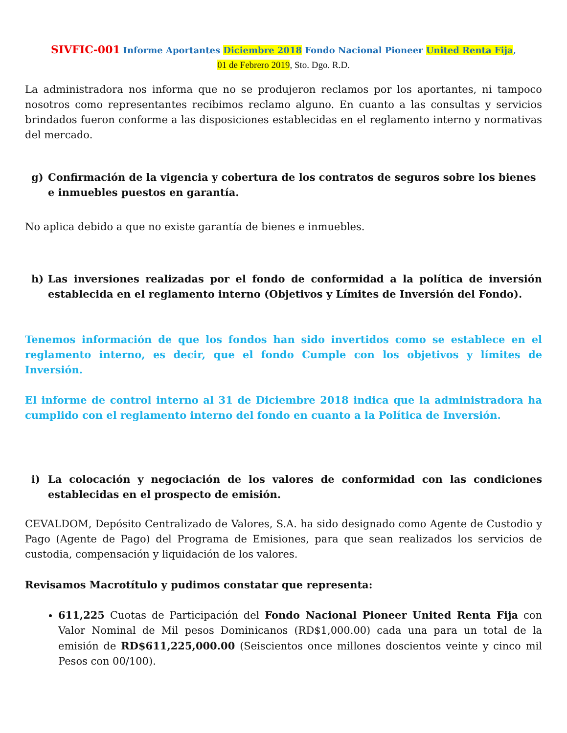SIVFIC-001 Informe Aportantes Diciembre 2018 Fondo Nacional Pioneer United Renta Fija,
01 de Febrero 2019, Sto. Dgo. R.D.
La administradora nos informa que no se produjeron reclamos por los aportantes, ni tampoco nosotros como representantes recibimos reclamo alguno. En cuanto a las consultas y servicios brindados fueron conforme a las disposiciones establecidas en el reglamento interno y normativas del mercado.
g) Confirmación de la vigencia y cobertura de los contratos de seguros sobre los bienes e inmuebles puestos en garantía.
No aplica debido a que no existe garantía de bienes e inmuebles.
h) Las inversiones realizadas por el fondo de conformidad a la política de inversión establecida en el reglamento interno (Objetivos y Límites de Inversión del Fondo).
Tenemos información de que los fondos han sido invertidos como se establece en el reglamento interno, es decir, que el fondo Cumple con los objetivos y límites de Inversión.
El informe de control interno al 31 de Diciembre 2018 indica que la administradora ha cumplido con el reglamento interno del fondo en cuanto a la Política de Inversión.
i) La colocación y negociación de los valores de conformidad con las condiciones establecidas en el prospecto de emisión.
CEVALDOM, Depósito Centralizado de Valores, S.A. ha sido designado como Agente de Custodio y Pago (Agente de Pago) del Programa de Emisiones, para que sean realizados los servicios de custodia, compensación y liquidación de los valores.
Revisamos Macrotítulo y pudimos constatar que representa:
611,225 Cuotas de Participación del Fondo Nacional Pioneer United Renta Fija con Valor Nominal de Mil pesos Dominicanos (RD$1,000.00) cada una para un total de la emisión de RD$611,225,000.00 (Seiscientos once millones doscientos veinte y cinco mil Pesos con 00/100).